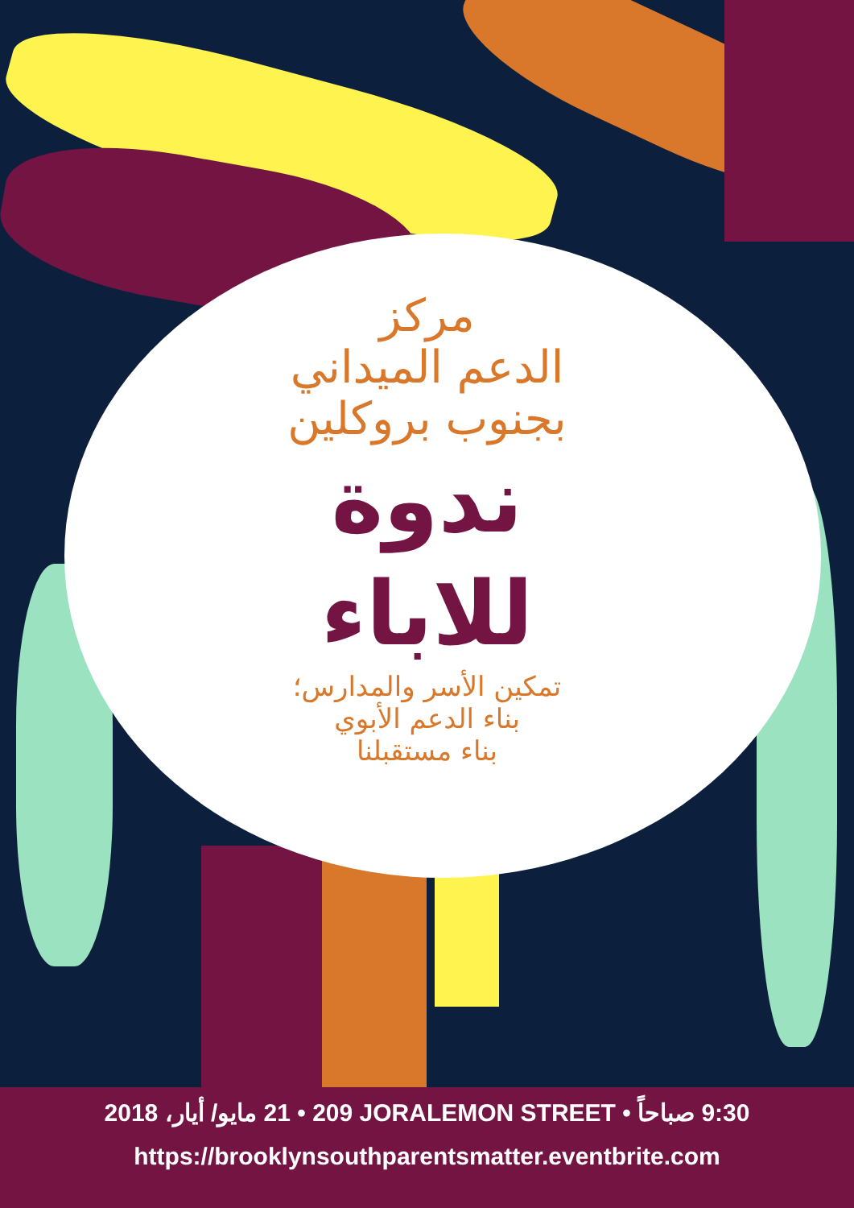مركز
الدعم الميداني
بجنوب بروكلين
ندوة
للاباء
تمكين الأسر والمدارس؛
بناء الدعم الأبوي
بناء مستقبلنا
21 مايو/ أيار، 2018 • 209 JORALEMON STREET • 9:30 صباحاً
https://brooklynsouthparentsmatter.eventbrite.com